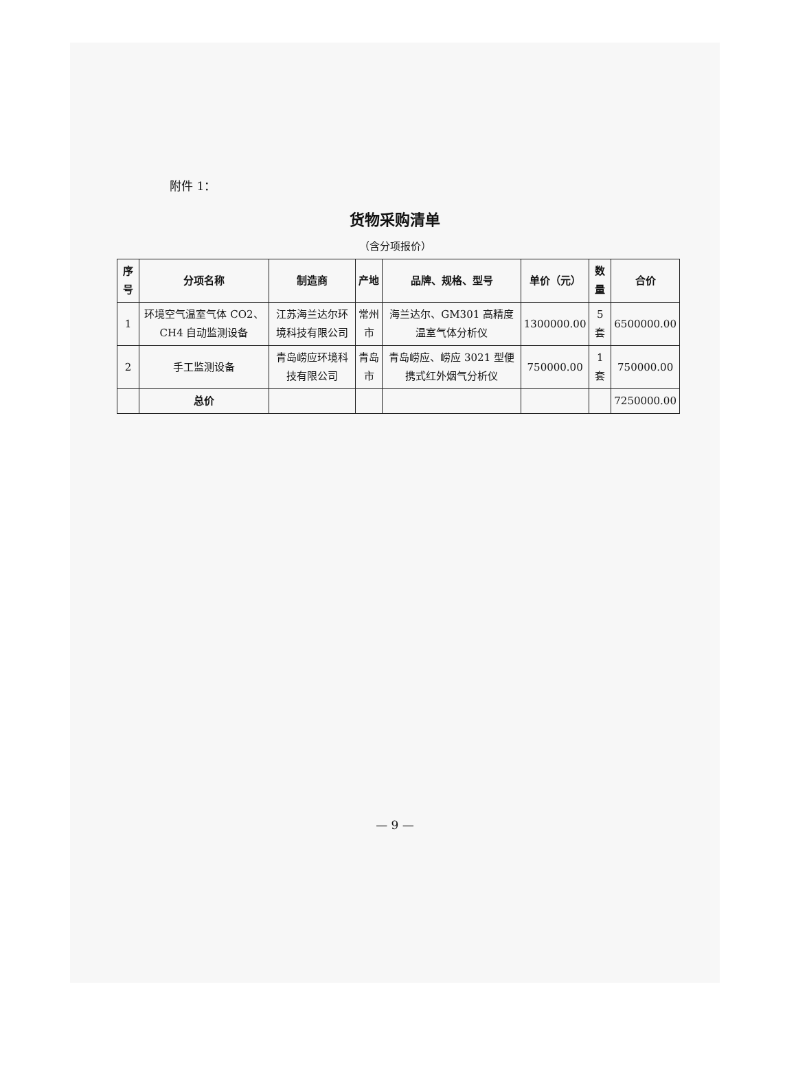附件 1：
货物采购清单
（含分项报价）
| 序号 | 分项名称 | 制造商 | 产地 | 品牌、规格、型号 | 单价（元） | 数量 | 合价 |
| --- | --- | --- | --- | --- | --- | --- | --- |
| 1 | 环境空气温室气体 CO2、CH4 自动监测设备 | 江苏海兰达尔环境科技有限公司 | 常州市 | 海兰达尔、GM301 高精度温室气体分析仪 | 1300000.00 | 5 套 | 6500000.00 |
| 2 | 手工监测设备 | 青岛崂应环境科技有限公司 | 青岛市 | 青岛崂应、崂应 3021 型便携式红外烟气分析仪 | 750000.00 | 1 套 | 750000.00 |
| | 总价 | | | | | | 7250000.00 |
— 9 —